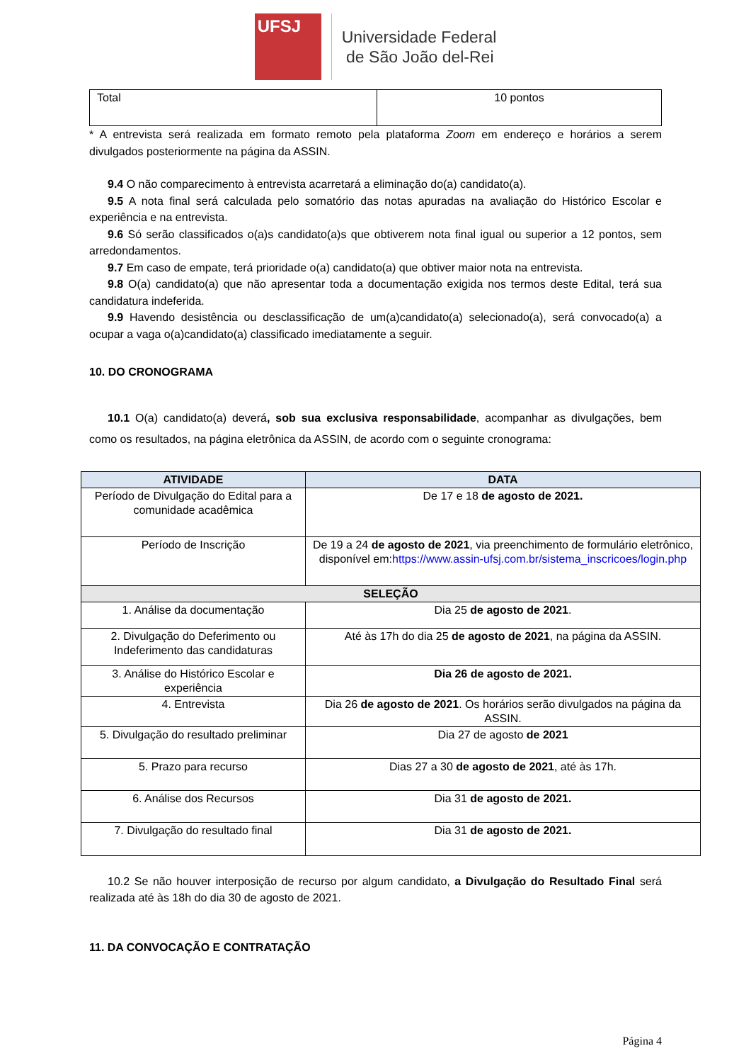UFSJ
Universidade Federal
de São João del-Rei
| Total | 10 pontos |
* A entrevista será realizada em formato remoto pela plataforma Zoom em endereço e horários a serem divulgados posteriormente na página da ASSIN.
9.4 O não comparecimento à entrevista acarretará a eliminação do(a) candidato(a).
9.5 A nota final será calculada pelo somatório das notas apuradas na avaliação do Histórico Escolar e experiência e na entrevista.
9.6 Só serão classificados o(a)s candidato(a)s que obtiverem nota final igual ou superior a 12 pontos, sem arredondamentos.
9.7 Em caso de empate, terá prioridade o(a) candidato(a) que obtiver maior nota na entrevista.
9.8 O(a) candidato(a) que não apresentar toda a documentação exigida nos termos deste Edital, terá sua candidatura indeferida.
9.9 Havendo desistência ou desclassificação de um(a)candidato(a) selecionado(a), será convocado(a) a ocupar a vaga o(a)candidato(a) classificado imediatamente a seguir.
10. DO CRONOGRAMA
10.1 O(a) candidato(a) deverá, sob sua exclusiva responsabilidade, acompanhar as divulgações, bem como os resultados, na página eletrônica da ASSIN, de acordo com o seguinte cronograma:
| ATIVIDADE | DATA |
| --- | --- |
| Período de Divulgação do Edital para a comunidade acadêmica | De 17 e 18 de agosto de 2021. |
| Período de Inscrição | De 19 a 24 de agosto de 2021 , via preenchimento de formulário eletrônico, disponível em: https://www.assin-ufsj.com.br/sistema_inscricoes/login.php |
| SELEÇÃO | |
| 1. Análise da documentação | Dia 25 de agosto de 2021 . |
| 2. Divulgação do Deferimento ou Indeferimento das candidaturas | Até às 17h do dia 25 de agosto de 2021 , na página da ASSIN. |
| 3. Análise do Histórico Escolar e experiência | Dia 26 de agosto de 2021. |
| 4. Entrevista | Dia 26 de agosto de 2021 . Os horários serão divulgados na página da ASSIN. |
| 5. Divulgação do resultado preliminar | Dia 27 de agosto de 2021 |
| 5. Prazo para recurso | Dias 27 a 30 de agosto de 2021 , até às 17h. |
| 6. Análise dos Recursos | Dia 31 de agosto de 2021. |
| 7. Divulgação do resultado final | Dia 31 de agosto de 2021. |
10.2 Se não houver interposição de recurso por algum candidato, a Divulgação do Resultado Final será realizada até às 18h do dia 30 de agosto de 2021.
11. DA CONVOCAÇÃO E CONTRATAÇÃO
Página 4